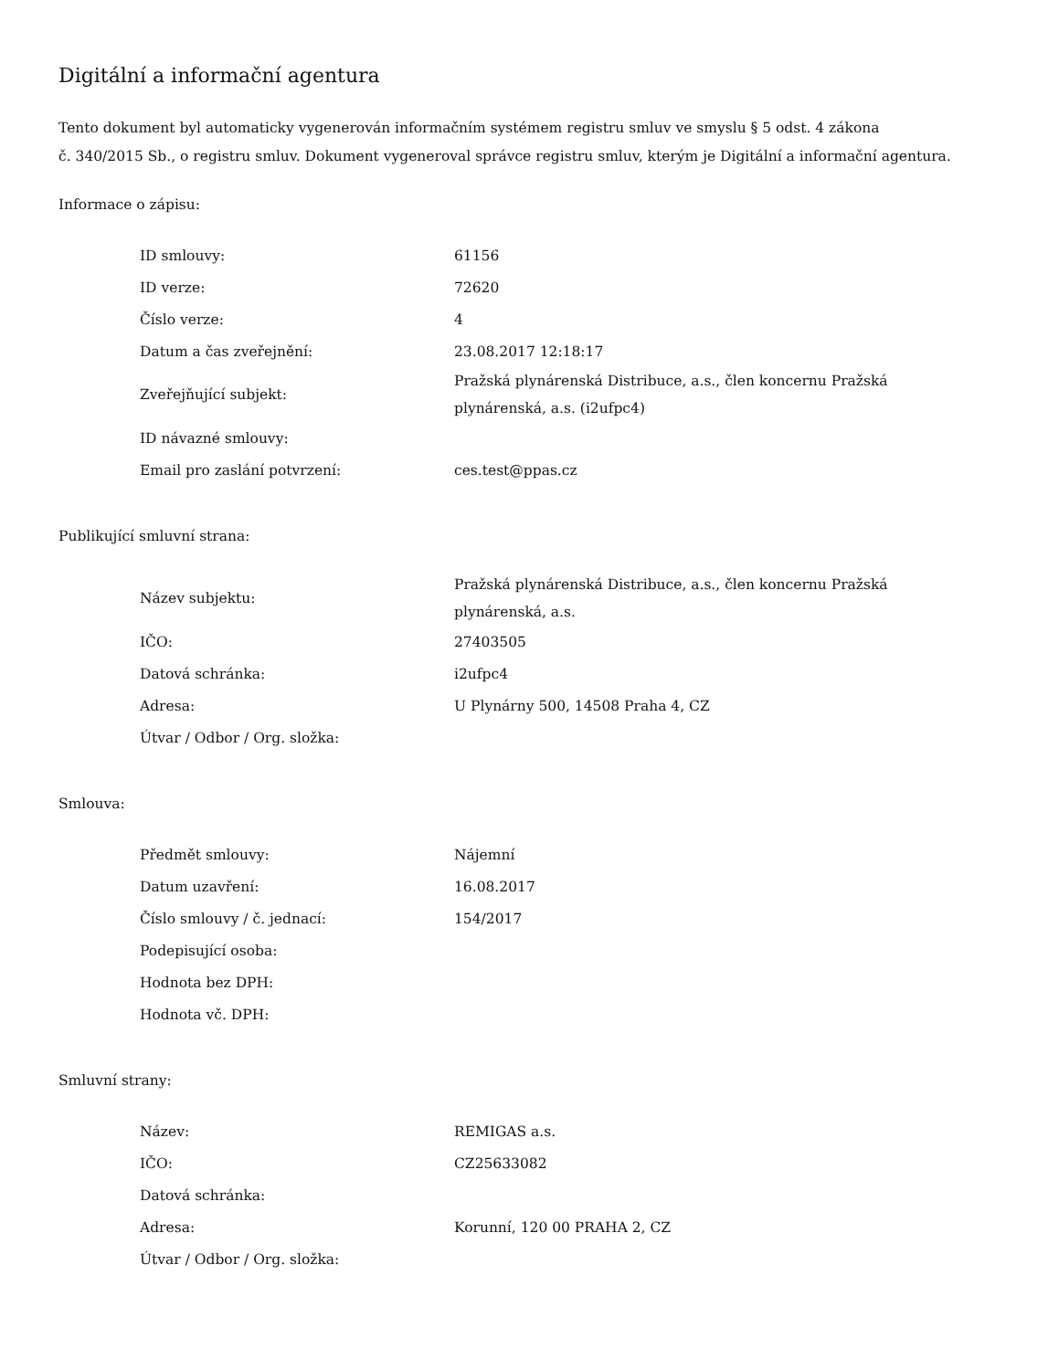Digitální a informační agentura
Tento dokument byl automaticky vygenerován informačním systémem registru smluv ve smyslu § 5 odst. 4 zákona
č. 340/2015 Sb., o registru smluv. Dokument vygeneroval správce registru smluv, kterým je Digitální a informační agentura.
Informace o zápisu:
| ID smlouvy: | 61156 |
| ID verze: | 72620 |
| Číslo verze: | 4 |
| Datum a čas zveřejnění: | 23.08.2017 12:18:17 |
| Zveřejňující subjekt: | Pražská plynárenská Distribuce, a.s., člen koncernu Pražská plynárenská, a.s. (i2ufpc4) |
| ID návazné smlouvy: | |
| Email pro zaslání potvrzení: | ces.test@ppas.cz |
Publikující smluvní strana:
| Název subjektu: | Pražská plynárenská Distribuce, a.s., člen koncernu Pražská plynárenská, a.s. |
| IČO: | 27403505 |
| Datová schránka: | i2ufpc4 |
| Adresa: | U Plynárny 500, 14508 Praha 4, CZ |
| Útvar / Odbor / Org. složka: | |
Smlouva:
| Předmět smlouvy: | Nájemní |
| Datum uzavření: | 16.08.2017 |
| Číslo smlouvy / č. jednací: | 154/2017 |
| Podepisující osoba: | |
| Hodnota bez DPH: | |
| Hodnota vč. DPH: | |
Smluvní strany:
| Název: | REMIGAS a.s. |
| IČO: | CZ25633082 |
| Datová schránka: | |
| Adresa: | Korunní, 120 00 PRAHA 2, CZ |
| Útvar / Odbor / Org. složka: | |